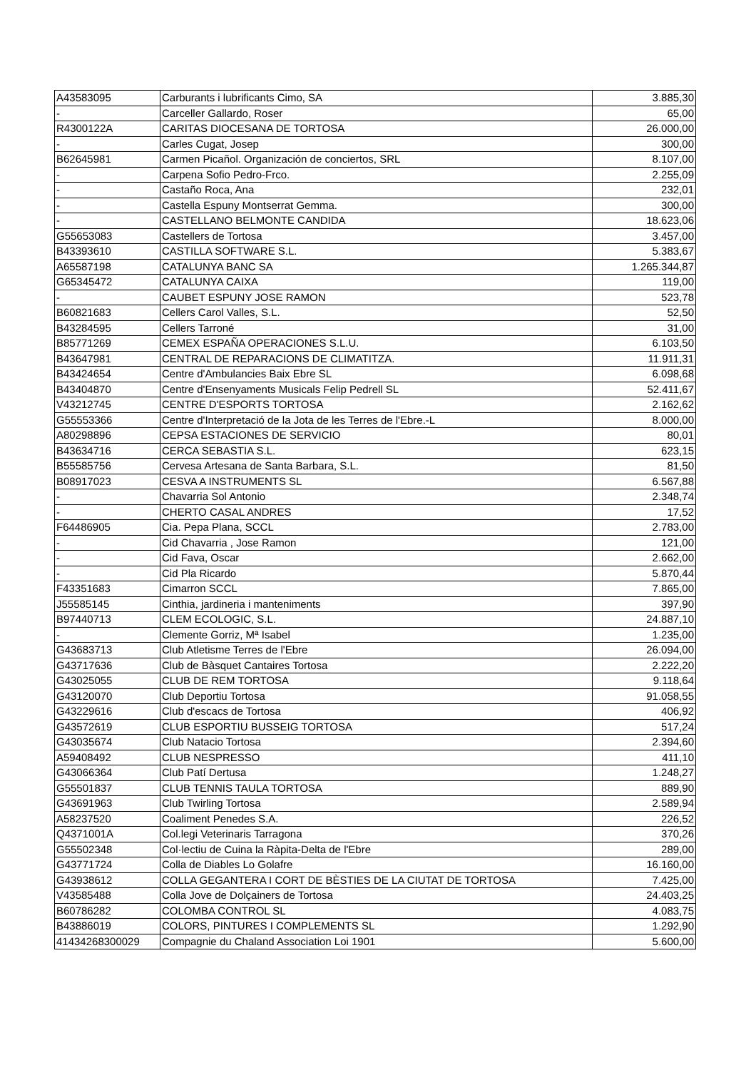| A43583095 | Carburants i lubrificants Cimo, SA | 3.885,30 |
| - | Carceller Gallardo, Roser | 65,00 |
| R4300122A | CARITAS DIOCESANA DE TORTOSA | 26.000,00 |
| - | Carles Cugat, Josep | 300,00 |
| B62645981 | Carmen Picañol. Organización de conciertos, SRL | 8.107,00 |
| - | Carpena Sofio Pedro-Frco. | 2.255,09 |
| - | Castaño Roca, Ana | 232,01 |
| - | Castella Espuny Montserrat Gemma. | 300,00 |
| - | CASTELLANO BELMONTE CANDIDA | 18.623,06 |
| G55653083 | Castellers de Tortosa | 3.457,00 |
| B43393610 | CASTILLA SOFTWARE S.L. | 5.383,67 |
| A65587198 | CATALUNYA BANC SA | 1.265.344,87 |
| G65345472 | CATALUNYA CAIXA | 119,00 |
| - | CAUBET ESPUNY JOSE RAMON | 523,78 |
| B60821683 | Cellers Carol Valles, S.L. | 52,50 |
| B43284595 | Cellers Tarroné | 31,00 |
| B85771269 | CEMEX ESPAÑA OPERACIONES S.L.U. | 6.103,50 |
| B43647981 | CENTRAL DE REPARACIONS DE CLIMATITZA. | 11.911,31 |
| B43424654 | Centre d'Ambulancies Baix Ebre SL | 6.098,68 |
| B43404870 | Centre d'Ensenyaments Musicals Felip Pedrell SL | 52.411,67 |
| V43212745 | CENTRE D'ESPORTS TORTOSA | 2.162,62 |
| G55553366 | Centre d'Interpretació de la Jota de les Terres de l'Ebre.-L | 8.000,00 |
| A80298896 | CEPSA ESTACIONES DE SERVICIO | 80,01 |
| B43634716 | CERCA SEBASTIA S.L. | 623,15 |
| B55585756 | Cervesa Artesana de Santa Barbara, S.L. | 81,50 |
| B08917023 | CESVA A INSTRUMENTS SL | 6.567,88 |
| - | Chavarria Sol Antonio | 2.348,74 |
| - | CHERTO CASAL ANDRES | 17,52 |
| F64486905 | Cia. Pepa Plana, SCCL | 2.783,00 |
| - | Cid Chavarria , Jose Ramon | 121,00 |
| - | Cid Fava, Oscar | 2.662,00 |
| - | Cid Pla Ricardo | 5.870,44 |
| F43351683 | Cimarron SCCL | 7.865,00 |
| J55585145 | Cinthia, jardineria i manteniments | 397,90 |
| B97440713 | CLEM ECOLOGIC, S.L. | 24.887,10 |
| - | Clemente Gorriz, Mª Isabel | 1.235,00 |
| G43683713 | Club Atletisme Terres de l'Ebre | 26.094,00 |
| G43717636 | Club de Bàsquet Cantaires Tortosa | 2.222,20 |
| G43025055 | CLUB DE REM TORTOSA | 9.118,64 |
| G43120070 | Club Deportiu Tortosa | 91.058,55 |
| G43229616 | Club d'escacs de Tortosa | 406,92 |
| G43572619 | CLUB ESPORTIU BUSSEIG TORTOSA | 517,24 |
| G43035674 | Club Natacio Tortosa | 2.394,60 |
| A59408492 | CLUB NESPRESSO | 411,10 |
| G43066364 | Club Patí Dertusa | 1.248,27 |
| G55501837 | CLUB TENNIS TAULA TORTOSA | 889,90 |
| G43691963 | Club Twirling Tortosa | 2.589,94 |
| A58237520 | Coaliment Penedes S.A. | 226,52 |
| Q4371001A | Col.legi Veterinaris Tarragona | 370,26 |
| G55502348 | Col·lectiu de Cuina la Ràpita-Delta de l'Ebre | 289,00 |
| G43771724 | Colla de Diables Lo Golafre | 16.160,00 |
| G43938612 | COLLA GEGANTERA I CORT DE BÈSTIES DE LA CIUTAT DE TORTOSA | 7.425,00 |
| V43585488 | Colla Jove de Dolçainers de Tortosa | 24.403,25 |
| B60786282 | COLOMBA CONTROL SL | 4.083,75 |
| B43886019 | COLORS, PINTURES I COMPLEMENTS SL | 1.292,90 |
| 41434268300029 | Compagnie du Chaland Association Loi 1901 | 5.600,00 |